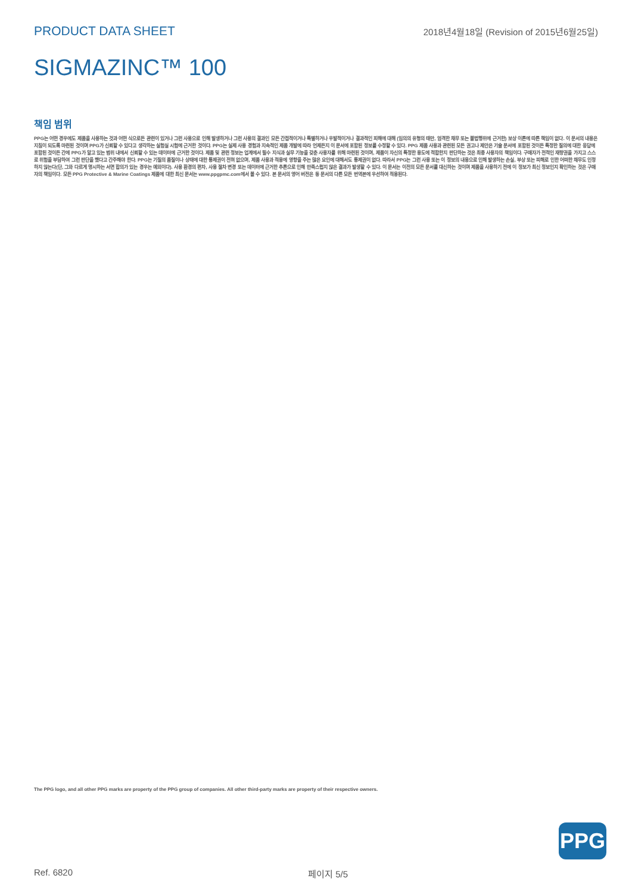PRODUCT DATA SHEET 2018년4월18일 (Revision of 2015년6월25일)
SIGMAZINC™ 100
책임 범위
PPG는 어떤 경우에도 제품을 사용하는 것과 어떤 식으로든 관련이 있거나 그런 사용으로 인해 발생하거나 그런 사용의 결과인 모든 간접적이거나 특별하거나 우발적이거나 결과적인 피해에 대해 (임의의 유형의 태만, 엄격한 채무 또는 불법행위에 근거한) 보상 이론에 따른 책임이 없다. 이 문서의 내용은 지침이 되도록 마련된 것이며 PPG가 신뢰할 수 있다고 생각하는 실험실 시험에 근거한 것이다. PPG는 실제 사용 경험과 지속적인 제품 개발에 따라 언제든지 이 문서에 포함된 정보를 수정할 수 있다. PPG 제품 사용과 관련된 모든 권고나 제안은 기술 문서에 포함된 것이든 특정한 질의에 대한 응답에 포함된 것이든 간에 PPG가 알고 있는 범위 내에서 신뢰할 수 있는 데이터에 근거한 것이다. 제품 및 관련 정보는 업계에서 필수 지식과 실무 기능을 갖춘 사용자를 위해 마련된 것이며, 제품이 자신의 특정한 용도에 적합한지 판단하는 것은 최종 사용자의 책임이다. 구매자가 전적인 재량권을 가지고 스스로 위험을 부담하여 그런 판단을 했다고 간주해야 한다. PPG는 기질의 품질이나 상태에 대한 통제권이 전혀 없으며, 제품 사용과 적용에 영향을 주는 많은 요인에 대해서도 통제권이 없다. 따라서 PPG는 그런 사용 또는 이 정보의 내용으로 인해 발생하는 손실, 부상 또는 피해로 인한 어떠한 채무도 인정하지 않는다(단, 그와 다르게 명시하는 서면 합의가 있는 경우는 예외이다). 사용 환경의 편차, 사용 절차 변경 또는 데이터에 근거한 추론으로 인해 만족스럽지 않은 결과가 발생할 수 있다. 이 문서는 이전의 모든 문서를 대신하는 것이며 제품을 사용하기 전에 이 정보가 최신 정보인지 확인하는 것은 구매자의 책임이다. 모든 PPG Protective & Marine Coatings 제품에 대한 최신 문서는 www.ppgpmc.com에서 볼 수 있다. 본 문서의 영어 버전은 동 문서의 다른 모든 번역본에 우선하여 적용된다.
The PPG logo, and all other PPG marks are property of the PPG group of companies. All other third-party marks are property of their respective owners.
PPG
Ref. 6820 페이지 5/5